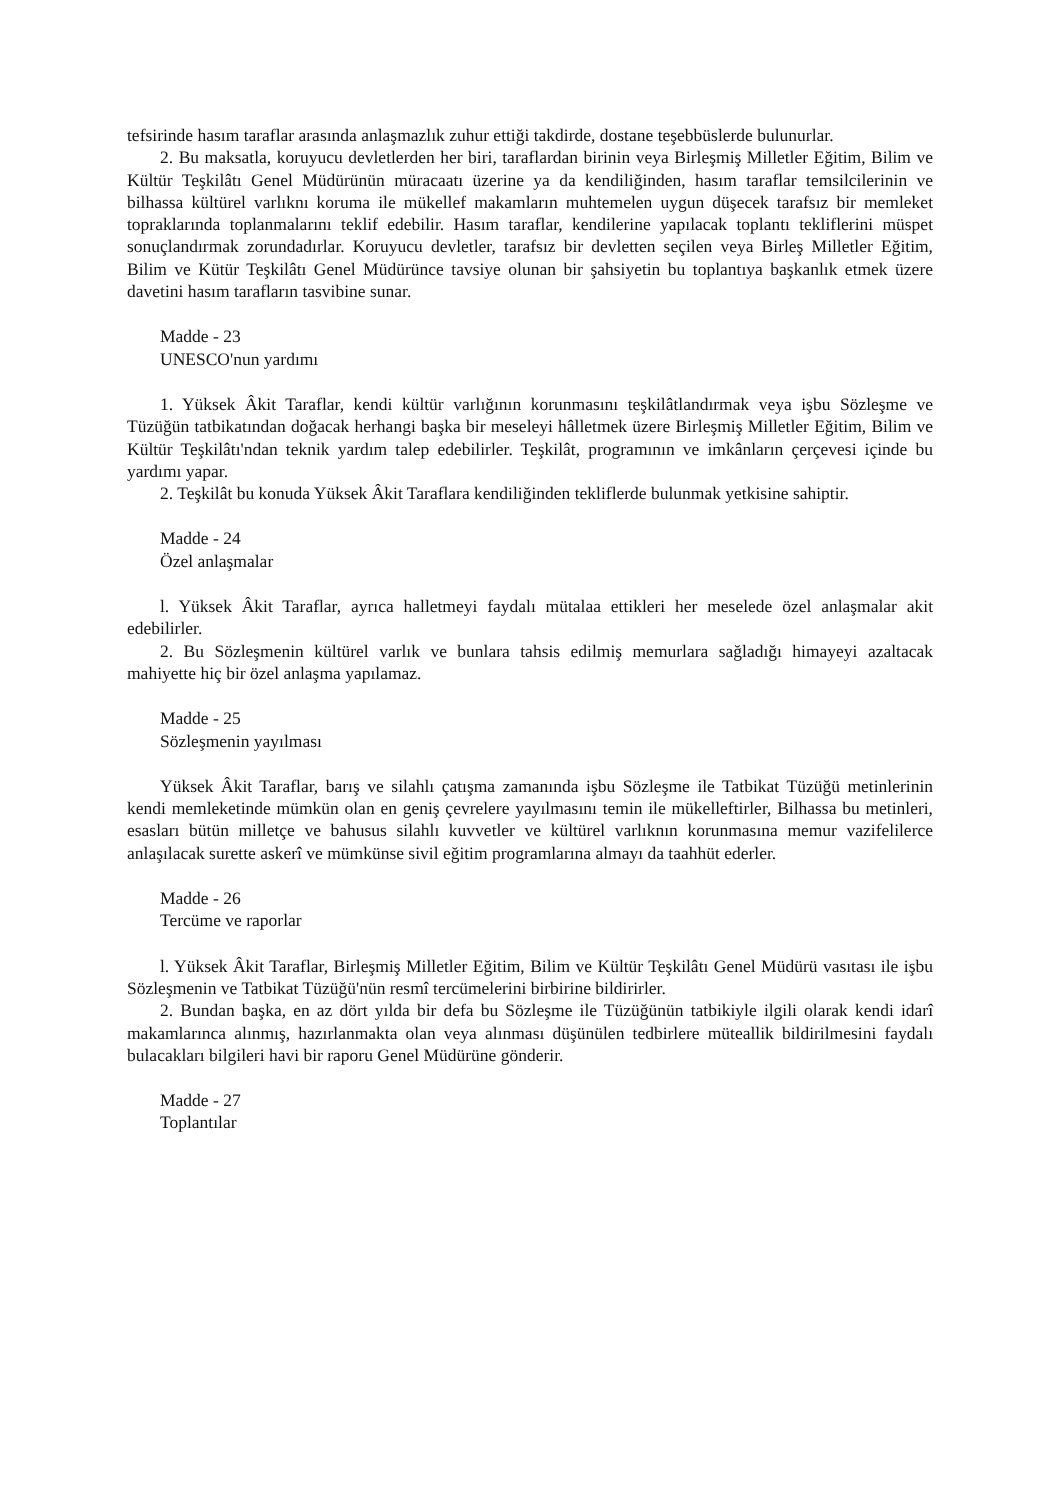tefsirinde hasım taraflar arasında anlaşmazlık zuhur ettiği takdirde, dostane teşebbüslerde bulunurlar.
2. Bu maksatla, koruyucu devletlerden her biri, taraflardan birinin veya Birleşmiş Milletler Eğitim, Bilim ve Kültür Teşkilâtı Genel Müdürünün müracaatı üzerine ya da kendiliğinden, hasım taraflar temsilcilerinin ve bilhassa kültürel varlıknı koruma ile mükellef makamların muhtemelen uygun düşecek tarafsız bir memleket topraklarında toplanmalarını teklif edebilir. Hasım taraflar, kendilerine yapılacak toplantı tekliflerini müspet sonuçlandırmak zorundadırlar. Koruyucu devletler, tarafsız bir devletten seçilen veya Birleş Milletler Eğitim, Bilim ve Kütür Teşkilâtı Genel Müdürünce tavsiye olunan bir şahsiyetin bu toplantıya başkanlık etmek üzere davetini hasım tarafların tasvibine sunar.
Madde - 23
UNESCO'nun yardımı
1. Yüksek Âkit Taraflar, kendi kültür varlığının korunmasını teşkilâtlandırmak veya işbu Sözleşme ve Tüzüğün tatbikatından doğacak herhangi başka bir meseleyi hâlletmek üzere Birleşmiş Milletler Eğitim, Bilim ve Kültür Teşkilâtı'ndan teknik yardım talep edebilirler. Teşkilât, programının ve imkânların çerçevesi içinde bu yardımı yapar.
2. Teşkilât bu konuda Yüksek Âkit Taraflara kendiliğinden tekliflerde bulunmak yetkisine sahiptir.
Madde - 24
Özel anlaşmalar
l. Yüksek Âkit Taraflar, ayrıca halletmeyi faydalı mütalaa ettikleri her meselede özel anlaşmalar akit edebilirler.
2. Bu Sözleşmenin kültürel varlık ve bunlara tahsis edilmiş memurlara sağladığı himayeyi azaltacak mahiyette hiç bir özel anlaşma yapılamaz.
Madde - 25
Sözleşmenin yayılması
Yüksek Âkit Taraflar, barış ve silahlı çatışma zamanında işbu Sözleşme ile Tatbikat Tüzüğü metinlerinin kendi memleketinde mümkün olan en geniş çevrelere yayılmasını temin ile mükelleftirler, Bilhassa bu metinleri, esasları bütün milletçe ve bahusus silahlı kuvvetler ve kültürel varlıknın korunmasına memur vazifelilerce anlaşılacak surette askerî ve mümkünse sivil eğitim programlarına almayı da taahhüt ederler.
Madde - 26
Tercüme ve raporlar
l. Yüksek Âkit Taraflar, Birleşmiş Milletler Eğitim, Bilim ve Kültür Teşkilâtı Genel Müdürü vasıtası ile işbu Sözleşmenin ve Tatbikat Tüzüğü'nün resmî tercümelerini birbirine bildirirler.
2. Bundan başka, en az dört yılda bir defa bu Sözleşme ile Tüzüğünün tatbikiyle ilgili olarak kendi idarî makamlarınca alınmış, hazırlanmakta olan veya alınması düşünülen tedbirlere müteallik bildirilmesini faydalı bulacakları bilgileri havi bir raporu Genel Müdürüne gönderir.
Madde - 27
Toplantılar